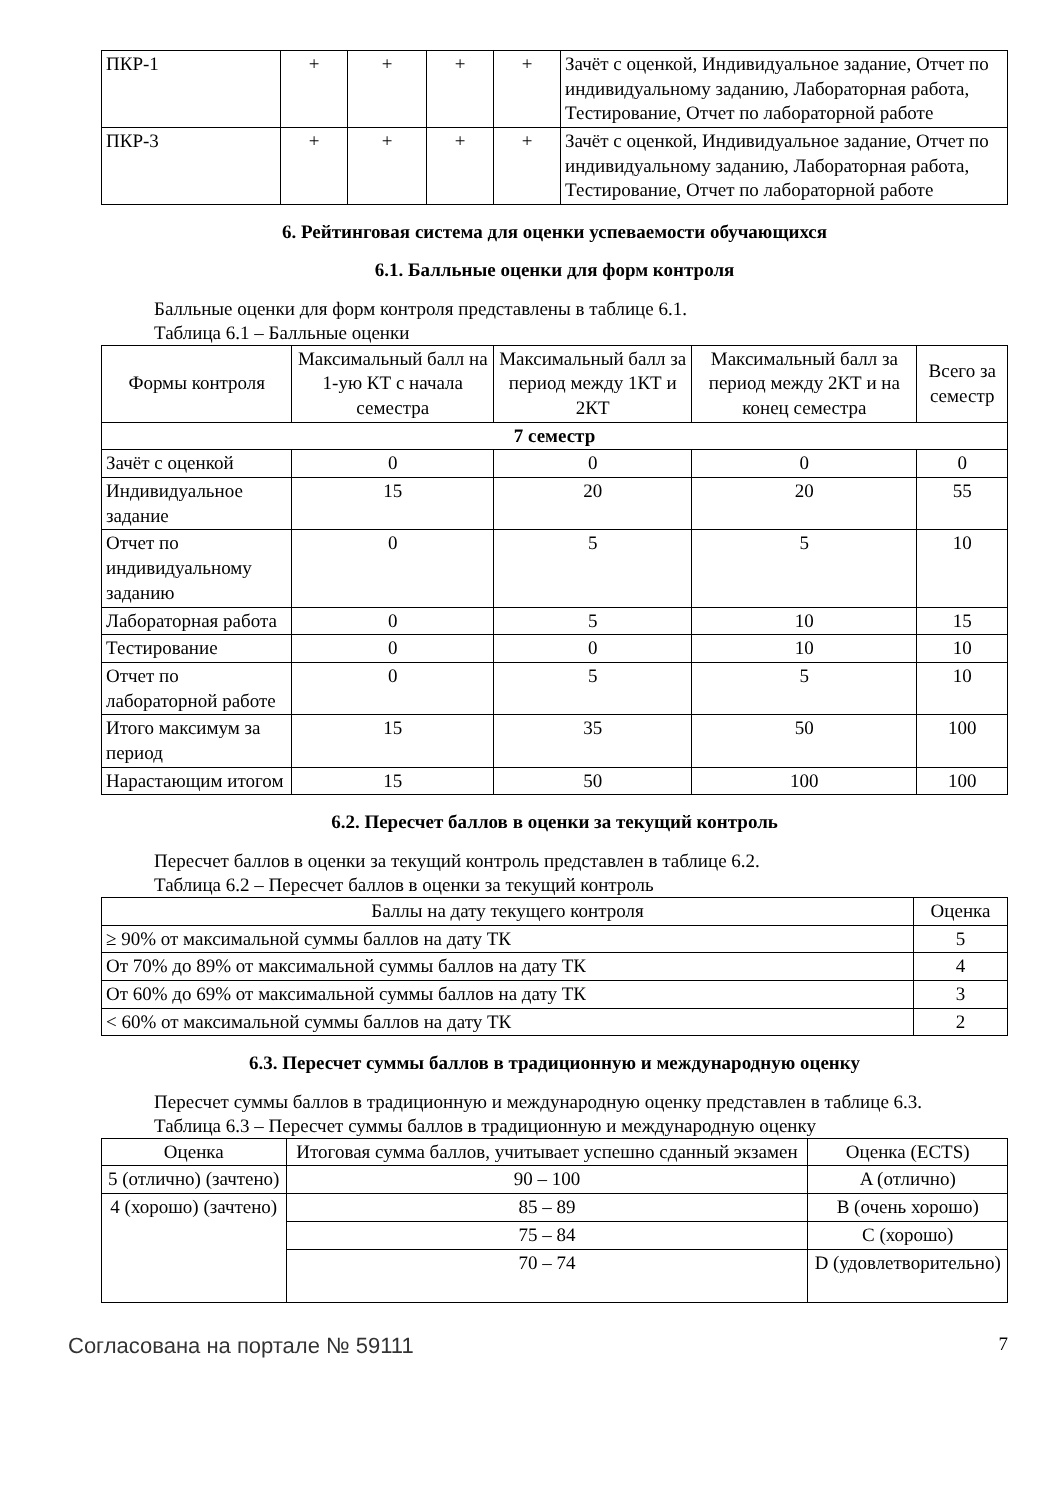| ПКР-1 | + | + | + | + | Зачёт с оценкой, Индивидуальное задание, Отчет по индивидуальному заданию, Лабораторная работа, Тестирование, Отчет по лабораторной работе |
| ПКР-3 | + | + | + | + | Зачёт с оценкой, Индивидуальное задание, Отчет по индивидуальному заданию, Лабораторная работа, Тестирование, Отчет по лабораторной работе |
6. Рейтинговая система для оценки успеваемости обучающихся
6.1. Балльные оценки для форм контроля
Балльные оценки для форм контроля представлены в таблице 6.1.
Таблица 6.1 – Балльные оценки
| Формы контроля | Максимальный балл на 1-ую КТ с начала семестра | Максимальный балл за период между 1КТ и 2КТ | Максимальный балл за период между 2КТ и на конец семестра | Всего за семестр |
| --- | --- | --- | --- | --- |
| 7 семестр | | | | |
| Зачёт с оценкой | 0 | 0 | 0 | 0 |
| Индивидуальное задание | 15 | 20 | 20 | 55 |
| Отчет по индивидуальному заданию | 0 | 5 | 5 | 10 |
| Лабораторная работа | 0 | 5 | 10 | 15 |
| Тестирование | 0 | 0 | 10 | 10 |
| Отчет по лабораторной работе | 0 | 5 | 5 | 10 |
| Итого максимум за период | 15 | 35 | 50 | 100 |
| Нарастающим итогом | 15 | 50 | 100 | 100 |
6.2. Пересчет баллов в оценки за текущий контроль
Пересчет баллов в оценки за текущий контроль представлен в таблице 6.2.
Таблица 6.2 – Пересчет баллов в оценки за текущий контроль
| Баллы на дату текущего контроля | Оценка |
| --- | --- |
| ≥ 90% от максимальной суммы баллов на дату ТК | 5 |
| От 70% до 89% от максимальной суммы баллов на дату ТК | 4 |
| От 60% до 69% от максимальной суммы баллов на дату ТК | 3 |
| < 60% от максимальной суммы баллов на дату ТК | 2 |
6.3. Пересчет суммы баллов в традиционную и международную оценку
Пересчет суммы баллов в традиционную и международную оценку представлен в таблице 6.3.
Таблица 6.3 – Пересчет суммы баллов в традиционную и международную оценку
| Оценка | Итоговая сумма баллов, учитывает успешно сданный экзамен | Оценка (ECTS) |
| --- | --- | --- |
| 5 (отлично) (зачтено) | 90 – 100 | A (отлично) |
| 4 (хорошо) (зачтено) | 85 – 89 | B (очень хорошо) |
| | 75 – 84 | C (хорошо) |
| | 70 – 74 | D (удовлетворительно) |
Согласована на портале № 59111 7